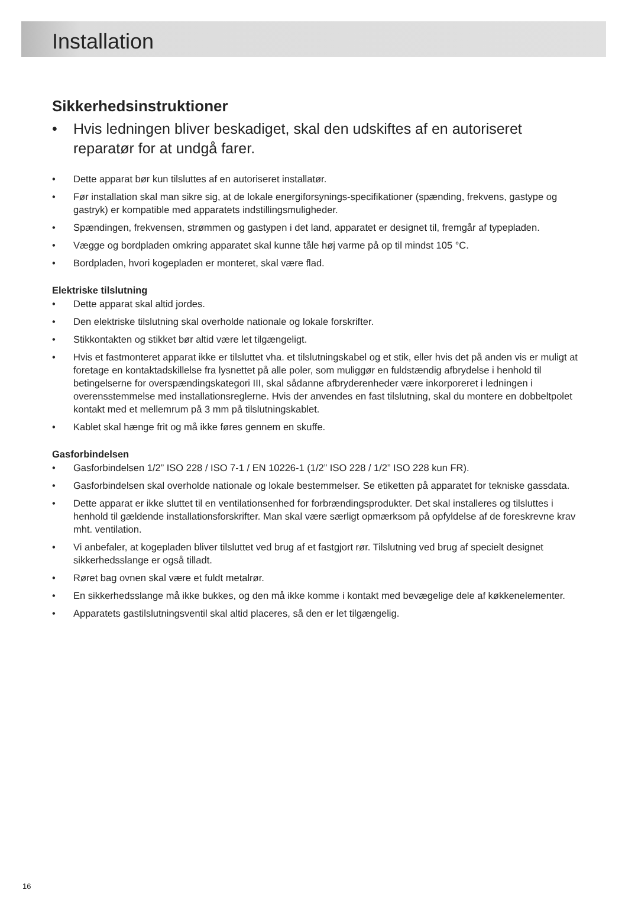Installation
Sikkerhedsinstruktioner
• Hvis ledningen bliver beskadiget, skal den udskiftes af en autoriseret reparatør for at undgå farer.
• Dette apparat bør kun tilsluttes af en autoriseret installatør.
• Før installation skal man sikre sig, at de lokale energiforsynings-specifikationer (spænding, frekvens, gastype og gastryk) er kompatible med apparatets indstillingsmuligheder.
• Spændingen, frekvensen, strømmen og gastypen i det land, apparatet er designet til, fremgår af typepladen.
• Vægge og bordpladen omkring apparatet skal kunne tåle høj varme på op til mindst 105 °C.
• Bordpladen, hvori kogepladen er monteret, skal være flad.
Elektriske tilslutning
• Dette apparat skal altid jordes.
• Den elektriske tilslutning skal overholde nationale og lokale forskrifter.
• Stikkontakten og stikket bør altid være let tilgængeligt.
• Hvis et fastmonteret apparat ikke er tilsluttet vha. et tilslutningskabel og et stik, eller hvis det på anden vis er muligt at foretage en kontaktadskillelse fra lysnettet på alle poler, som muliggør en fuldstændig afbrydelse i henhold til betingelserne for overspændingskategori III, skal sådanne afbryderenheder være inkorporeret i ledningen i overensstemmelse med installationsreglerne. Hvis der anvendes en fast tilslutning, skal du montere en dobbeltpolet kontakt med et mellemrum på 3 mm på tilslutningskablet.
• Kablet skal hænge frit og må ikke føres gennem en skuffe.
Gasforbindelsen
• Gasforbindelsen 1/2” ISO 228 / ISO 7-1 / EN 10226-1 (1/2” ISO 228 / 1/2” ISO 228 kun FR).
• Gasforbindelsen skal overholde nationale og lokale bestemmelser. Se etiketten på apparatet for tekniske gassdata.
• Dette apparat er ikke sluttet til en ventilationsenhed for forbrændingsprodukter. Det skal installeres og tilsluttes i henhold til gældende installationsforskrifter. Man skal være særligt opmærksom på opfyldelse af de foreskrevne krav mht. ventilation.
• Vi anbefaler, at kogepladen bliver tilsluttet ved brug af et fastgjort rør. Tilslutning ved brug af specielt designet sikkerhedsslange er også tilladt.
• Røret bag ovnen skal være et fuldt metalrør.
• En sikkerhedsslange må ikke bukkes, og den må ikke komme i kontakt med bevægelige dele af køkkenelementer.
• Apparatets gastilslutningsventil skal altid placeres, så den er let tilgængelig.
16